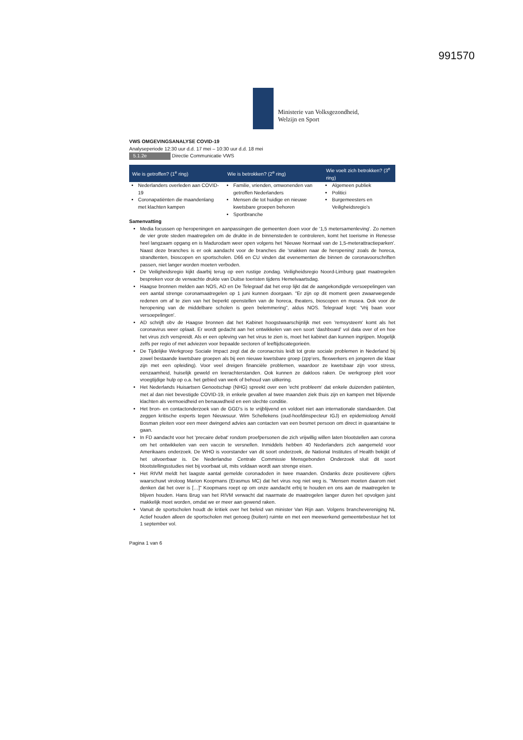991570
Ministerie van Volksgezondheid,
Welzijn en Sport
VWS OMGEVINGSANALYSE COVID-19
Analyseperiode 12:30 uur d.d. 17 mei – 10:30 uur d.d. 18 mei
5.1.2e Directie Communicatie VWS
| Wie is getroffen? (1<sup>e</sup> ring) | Wie is betrokken? (2<sup>e</sup> ring) | Wie voelt zich betrokken? (3<sup>e</sup> ring) |
| --- | --- | --- |
| Nederlanders overleden aan COVID-19 Coronapatiënten die maandenlang met klachten kampen | Familie, vrienden, omwonenden van getroffen Nederlanders Mensen die tot huidige en nieuwe kwetsbare groepen behoren Sportbranche | Algemeen publiek Politici Burgemeesters en Veiligheidsregio’s |
Samenvatting
Media focussen op heropeningen en aanpassingen die gemeenten doen voor de ‘1,5 metersamenleving’. Zo nemen de vier grote steden maatregelen om de drukte in de binnensteden te controleren, komt het toerisme in Renesse heel langzaam opgang en is Madurodam weer open volgens het 'Nieuwe Normaal van de 1,5-meterattractieparken'. Naast deze branches is er ook aandacht voor de branches die 'snakken naar de heropening' zoals de horeca, strandtenten, bioscopen en sportscholen. D66 en CU vinden dat evenementen die binnen de coronavoorschriften passen, niet langer worden moeten verboden.
De Veiligheidsregio kijkt daarbij terug op een rustige zondag. Veiligheidsregio Noord-Limburg gaat maatregelen bespreken voor de verwachte drukte van Duitse toeristen tijdens Hemelvaartsdag.
Haagse bronnen melden aan NOS, AD en De Telegraaf dat het erop lijkt dat de aangekondigde versoepelingen van een aantal strenge coronamaatregelen op 1 juni kunnen doorgaan. "Er zijn op dit moment geen zwaarwegende redenen om af te zien van het beperkt openstellen van de horeca, theaters, bioscopen en musea. Ook voor de heropening van de middelbare scholen is geen belemmering", aldus NOS. Telegraaf kopt: 'Vrij baan voor versoepelingen'.
AD schrijft obv de Haagse bronnen dat het Kabinet hoogstwaarschijnlijk met een 'remsysteem' komt als het coronavirus weer oplaait. Er wordt gedacht aan het ontwikkelen van een soort 'dashboard' vol data over of en hoe het virus zich verspreidt. Als er een opleving van het virus te zien is, moet het kabinet dan kunnen ingrijpen. Mogelijk zelfs per regio of met adviezen voor bepaalde sectoren of leeftijdscategorieën.
De Tijdelijke Werkgroep Sociale Impact zegt dat de coronacrisis leidt tot grote sociale problemen in Nederland bij zowel bestaande kwetsbare groepen als bij een nieuwe kwetsbare groep (zpp’ers, flexwerkers en jongeren die klaar zijn met een opleiding). Voor veel dreigen financiële problemen, waardoor ze kwetsbaar zijn voor stress, eenzaamheid, huiselijk geweld en leerachterstanden. Ook kunnen ze dakloos raken. De werkgroep pleit voor vroegtijdige hulp op o.a. het gebied van werk of behoud van uitkering.
Het Nederlands Huisartsen Genootschap (NHG) spreekt over een 'echt probleem' dat enkele duizenden patiënten, met al dan niet bevestigde COVID-19, in enkele gevallen al twee maanden ziek thuis zijn en kampen met blijvende klachten als vermoeidheid en benauwdheid en een slechte conditie.
Het bron- en contactonderzoek van de GGD’s is te vrijblijvend en voldoet niet aan internationale standaarden. Dat zeggen kritische experts tegen Nieuwsuur. Wim Schellekens (oud-hoofdinspecteur IGJ) en epidemioloog Arnold Bosman pleiten voor een meer dwingend advies aan contacten van een besmet persoon om direct in quarantaine te gaan.
In FD aandacht voor het 'precaire debat' rondom proefpersonen die zich vrijwillig willen laten blootstellen aan corona om het ontwikkelen van een vaccin te versnellen. Inmiddels hebben 40 Nederlanders zich aangemeld voor Amerikaans onderzoek. De WHO is voorstander van dit soort onderzoek, de National Institutes of Health bekijkt of het uitvoerbaar is. De Nederlandse Centrale Commissie Mensgebonden Onderzoek sluit dit soort blootstellingsstudies niet bij voorbaat uit, mits voldaan wordt aan strenge eisen.
Het RIVM meldt het laagste aantal gemelde coronadoden in twee maanden. Ondanks deze positievere cijfers waarschuwt viroloog Marion Koopmans (Erasmus MC) dat het virus nog niet weg is. "Mensen moeten daarom niet denken dat het over is […]" Koopmans roept op om onze aandacht erbij te houden en ons aan de maatregelen te blijven houden. Hans Brug van het RIVM verwacht dat naarmate de maatregelen langer duren het opvolgen juist makkelijk moet worden, omdat we er meer aan gewend raken.
Vanuit de sportscholen houdt de kritiek over het beleid van minister Van Rijn aan. Volgens branchevereniging NL Actief houden alleen de sportscholen met genoeg (buiten) ruimte en met een meewerkend gemeentebestuur het tot 1 september vol.
Pagina 1 van 6